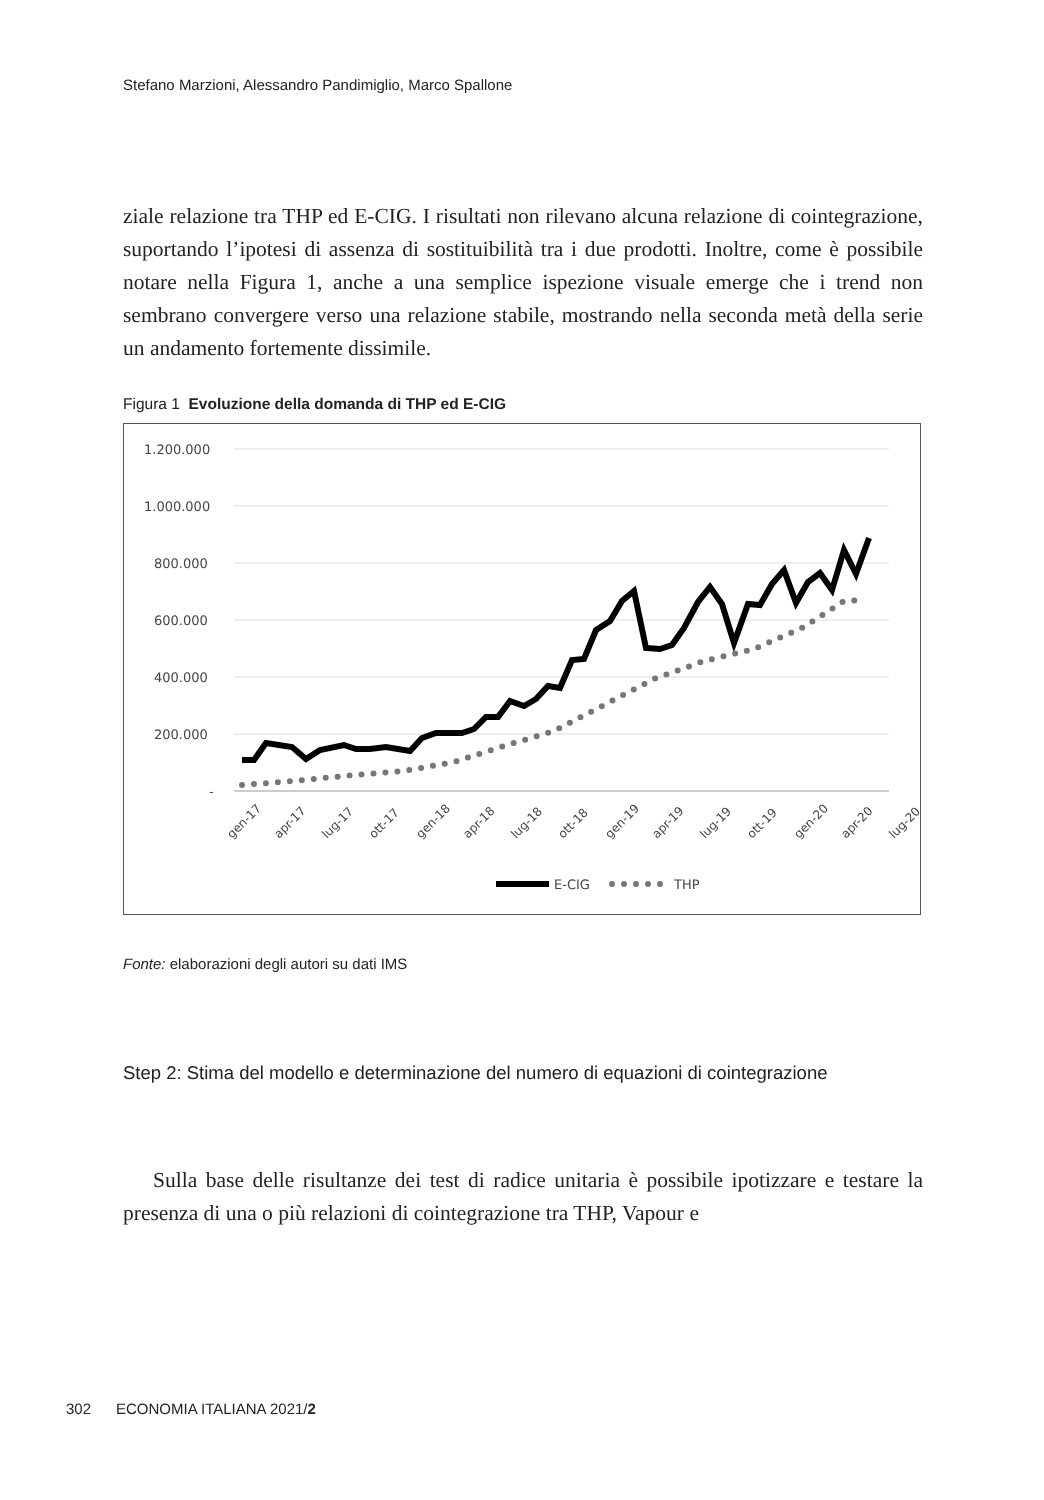Stefano Marzioni, Alessandro Pandimiglio, Marco Spallone
ziale relazione tra THP ed E-CIG. I risultati non rilevano alcuna relazione di cointegrazione, suportando l’ipotesi di assenza di sostituibilità tra i due prodotti. Inoltre, come è possibile notare nella Figura 1, anche a una semplice ispezione visuale emerge che i trend non sembrano convergere verso una relazione stabile, mostrando nella seconda metà della serie un andamento fortemente dissimile.
Figura 1 Evoluzione della domanda di THP ed E-CIG
1.200.000
1.000.000
800.000
600.000
400.000
200.000
-
gen-17
apr-17
lug-17
ott-17
gen-18
apr-18
lug-18
ott-18
gen-19
apr-19
lug-19
ott-19
gen-20
apr-20
lug-20
E-CIG
THP
Fonte: elaborazioni degli autori su dati IMS
Step 2: Stima del modello e determinazione del numero di equazioni di cointegrazione
Sulla base delle risultanze dei test di radice unitaria è possibile ipotizzare e testare la presenza di una o più relazioni di cointegrazione tra THP, Vapour e
302 ECONOMIA ITALIANA 2021/2